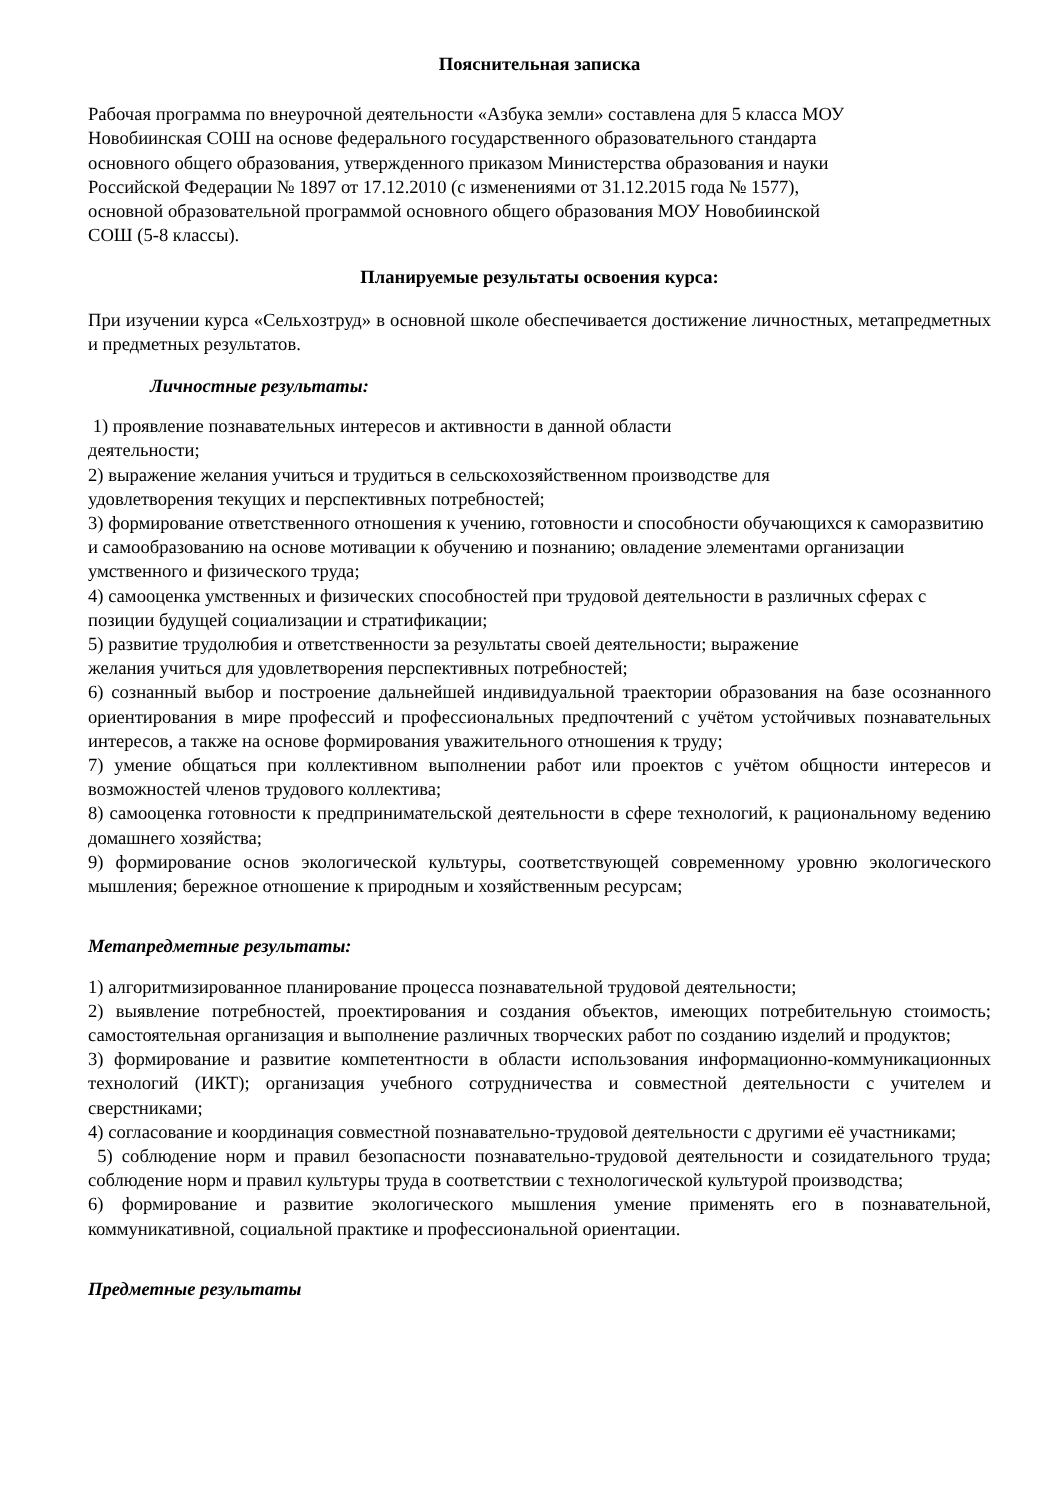Пояснительная записка
Рабочая программа по внеурочной деятельности «Азбука земли» составлена для 5 класса МОУ
Новобиинская СОШ на основе федерального государственного образовательного стандарта
основного общего образования, утвержденного приказом Министерства образования и науки
Российской Федерации № 1897 от 17.12.2010 (с изменениями от 31.12.2015 года № 1577),
основной образовательной программой основного общего образования МОУ Новобиинской
СОШ (5-8 классы).
Планируемые результаты освоения курса:
При изучении курса «Сельхозтруд» в основной школе обеспечивается достижение личностных, метапредметных и предметных результатов.
Личностные результаты:
1) проявление познавательных интересов и активности в данной области
деятельности;
2) выражение желания учиться и трудиться в сельскохозяйственном производстве для
удовлетворения текущих и перспективных потребностей;
3) формирование ответственного отношения к учению, готовности и способности обучающихся к саморазвитию и самообразованию на основе мотивации к обучению и познанию; овладение элементами организации умственного и физического труда;
4) самооценка умственных и физических способностей при трудовой деятельности в различных сферах с позиции будущей социализации и стратификации;
5) развитие трудолюбия и ответственности за результаты своей деятельности; выражение
желания учиться для удовлетворения перспективных потребностей;
6) сознанный выбор и построение дальнейшей индивидуальной траектории образования на базе осознанного ориентирования в мире профессий и профессиональных предпочтений с учётом устойчивых познавательных интересов, а также на основе формирования уважительного отношения к труду;
7) умение общаться при коллективном выполнении работ или проектов с учётом общности интересов и возможностей членов трудового коллектива;
8) самооценка готовности к предпринимательской деятельности в сфере технологий, к рациональному ведению домашнего хозяйства;
9) формирование основ экологической культуры, соответствующей современному уровню экологического мышления; бережное отношение к природным и хозяйственным ресурсам;
Метапредметные результаты:
1) алгоритмизированное планирование процесса познавательной трудовой деятельности;
2) выявление потребностей, проектирования и создания объектов, имеющих потребительную стоимость; самостоятельная организация и выполнение различных творческих работ по созданию изделий и продуктов;
3) формирование и развитие компетентности в области использования информационно-коммуникационных технологий (ИКТ); организация учебного сотрудничества и совместной деятельности с учителем и сверстниками;
4) согласование и координация совместной познавательно-трудовой деятельности с другими её участниками;
5) соблюдение норм и правил безопасности познавательно-трудовой деятельности и созидательного труда; соблюдение норм и правил культуры труда в соответствии с технологической культурой производства;
6) формирование и развитие экологического мышления умение применять его в познавательной, коммуникативной, социальной практике и профессиональной ориентации.
Предметные результаты